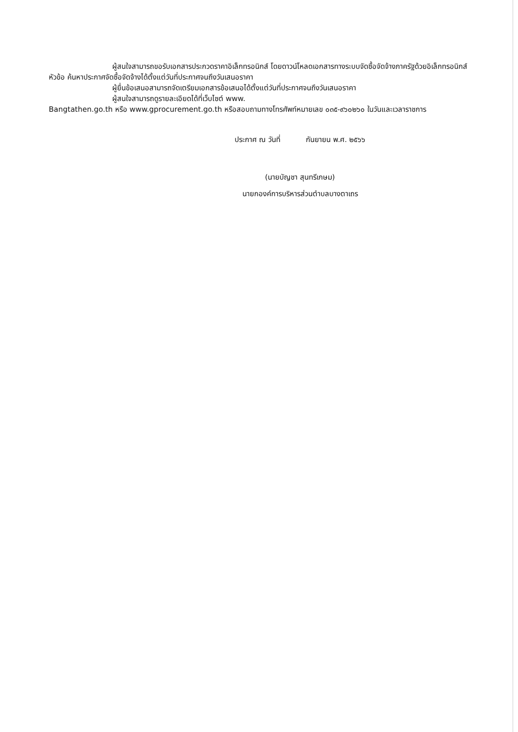ผู้สนใจสามารถขอรับเอกสารประกวดราคาอิเล็กทรอนิกส์ โดยดาวน์โหลดเอกสารทางระบบจัดซื้อจัดจ้างภาครัฐด้วยอิเล็กทรอนิกส์ หัวข้อ ค้นหาประกาศจัดซื้อจัดจ้างได้ตั้งแต่วันที่ประกาศจนถึงวันเสนอราคา
ผู้ยื่นข้อเสนอสามารถจัดเตรียมเอกสารข้อเสนอได้ตั้งแต่วันที่ประกาศจนถึงวันเสนอราคา
ผู้สนใจสามารถดูรายละเอียดได้ที่เว็บไซต์ www.
Bangtathen.go.th หรือ www.gprocurement.go.th หรือสอบถามทางโทรศัพท์หมายเลข ๐๓๕-๙๖๐๒๖๐ ในวันและเวลาราชการ
ประกาศ ณ วันที่ กันยายน พ.ศ. ๒๕๖๖
(นายบัญชา สุนทรีเกษม)
นายกองค์การบริหารส่วนตำบลบางตาเถร